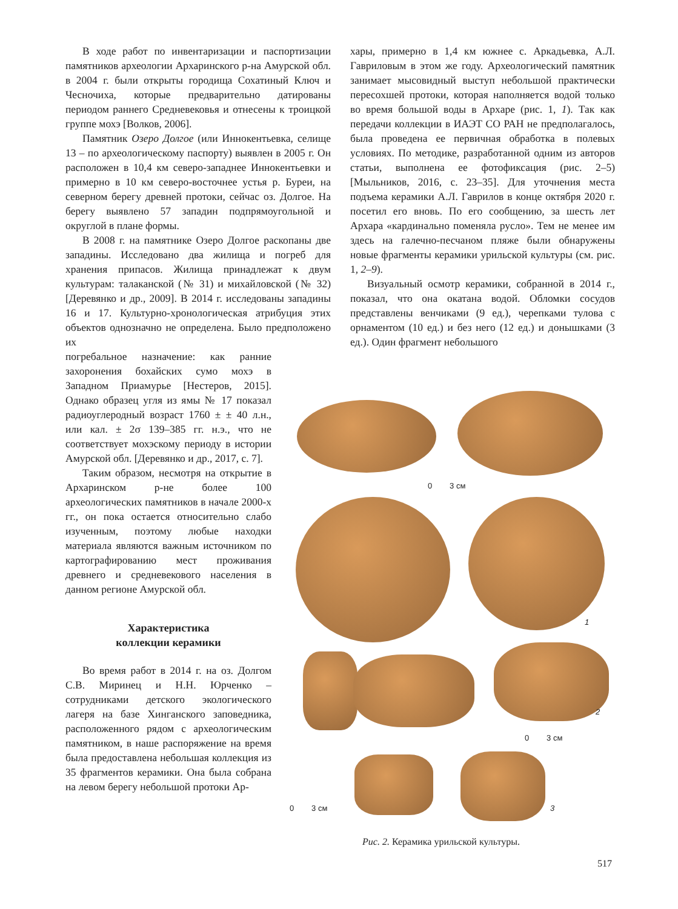В ходе работ по инвентаризации и паспортизации памятников археологии Архаринского р-на Амурской обл. в 2004 г. были открыты городища Сохатиный Ключ и Чесночиха, которые предварительно датированы периодом раннего Средневековья и отнесены к троицкой группе мохэ [Волков, 2006].
Памятник Озеро Долгое (или Иннокентьевка, селище 13 – по археологическому паспорту) выявлен в 2005 г. Он расположен в 10,4 км северо-западнее Иннокентьевки и примерно в 10 км северо-восточнее устья р. Буреи, на северном берегу древней протоки, сейчас оз. Долгое. На берегу выявлено 57 западин подпрямоугольной и округлой в плане формы.
В 2008 г. на памятнике Озеро Долгое раскопаны две западины. Исследовано два жилища и погреб для хранения припасов. Жилища принадлежат к двум культурам: талаканской (№ 31) и михайловской (№ 32) [Деревянко и др., 2009]. В 2014 г. исследованы западины 16 и 17. Культурно-хронологическая атрибуция этих объектов однозначно не определена. Было предположено их
погребальное назначение: как ранние захоронения бохайских сумо мохэ в Западном Приамурье [Нестеров, 2015]. Однако образец угля из ямы № 17 показал радиоуглеродный возраст 1760 ± ± 40 л.н., или кал. ± 2σ 139–385 гг. н.э., что не соответствует мохэскому периоду в истории Амурской обл. [Деревянко и др., 2017, с. 7].
Таким образом, несмотря на открытие в Архаринском р-не более 100 археологических памятников в начале 2000-х гг., он пока остается относительно слабо изученным, поэтому любые находки материала являются важным источником по картографированию мест проживания древнего и средневекового населения в данном регионе Амурской обл.
Характеристика
коллекции керамики
Во время работ в 2014 г. на оз. Долгом С.В. Миринец и Н.Н. Юрченко – сотрудниками детского экологического лагеря на базе Хинганского заповедника, расположенного рядом с археологическим памятником, в наше распоряжение на время была предоставлена небольшая коллекция из 35 фрагментов керамики. Она была собрана на левом берегу небольшой протоки Ар-
хары, примерно в 1,4 км южнее с. Аркадьевка, А.Л. Гавриловым в этом же году. Археологический памятник занимает мысовидный выступ небольшой практически пересохшей протоки, которая наполняется водой только во время большой воды в Архаре (рис. 1, 1). Так как передачи коллекции в ИАЭТ СО РАН не предполагалось, была проведена ее первичная обработка в полевых условиях. По методике, разработанной одним из авторов статьи, выполнена ее фотофиксация (рис. 2–5) [Мыльников, 2016, с. 23–35]. Для уточнения места подъема керамики А.Л. Гаврилов в конце октября 2020 г. посетил его вновь. По его сообщению, за шесть лет Архара «кардинально поменяла русло». Тем не менее им здесь на галечно-песчаном пляже были обнаружены новые фрагменты керамики урильской культуры (см. рис. 1, 2–9).
Визуальный осмотр керамики, собранной в 2014 г., показал, что она окатана водой. Обломки сосудов представлены венчиками (9 ед.), черепками тулова с орнаментом (10 ед.) и без него (12 ед.) и донышками (3 ед.). Один фрагмент небольшого
0 3 см
1
2
0 3 см
0 3 см 3
Рис. 2. Керамика урильской культуры.
517